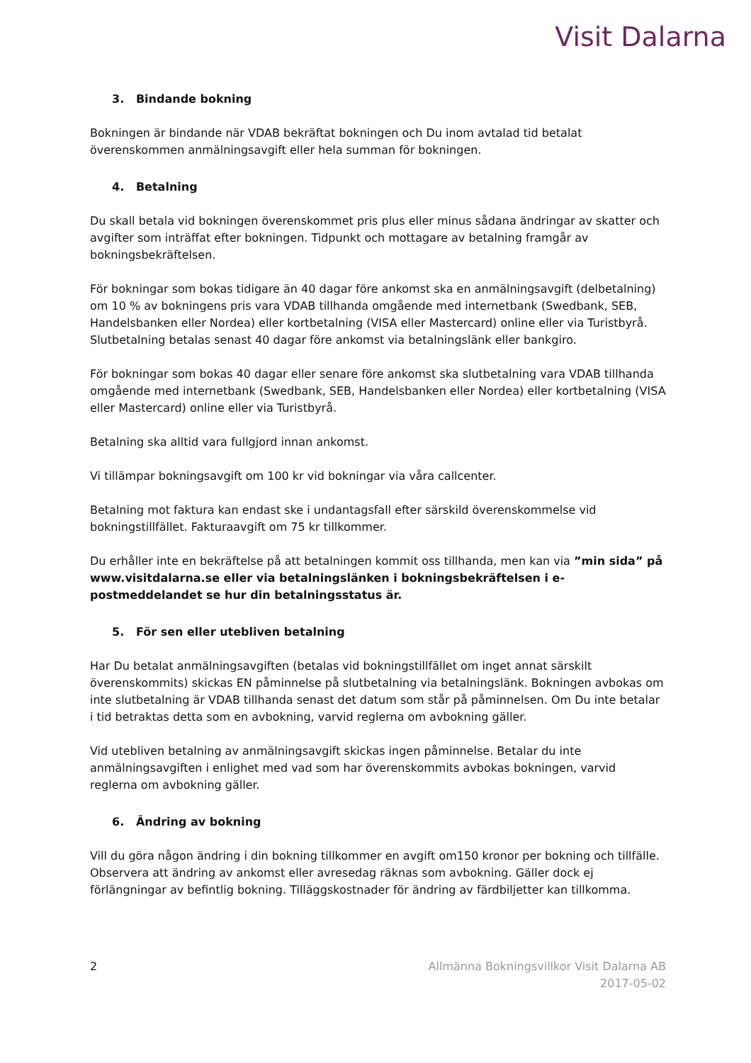Visit Dalarna
3. Bindande bokning
Bokningen är bindande när VDAB bekräftat bokningen och Du inom avtalad tid betalat överenskommen anmälningsavgift eller hela summan för bokningen.
4. Betalning
Du skall betala vid bokningen överenskommet pris plus eller minus sådana ändringar av skatter och avgifter som inträffat efter bokningen. Tidpunkt och mottagare av betalning framgår av bokningsbekräftelsen.
För bokningar som bokas tidigare än 40 dagar före ankomst ska en anmälningsavgift (delbetalning) om 10 % av bokningens pris vara VDAB tillhanda omgående med internetbank (Swedbank, SEB, Handelsbanken eller Nordea) eller kortbetalning (VISA eller Mastercard) online eller via Turistbyrå. Slutbetalning betalas senast 40 dagar före ankomst via betalningslänk eller bankgiro.
För bokningar som bokas 40 dagar eller senare före ankomst ska slutbetalning vara VDAB tillhanda omgående med internetbank (Swedbank, SEB, Handelsbanken eller Nordea) eller kortbetalning (VISA eller Mastercard) online eller via Turistbyrå.
Betalning ska alltid vara fullgjord innan ankomst.
Vi tillämpar bokningsavgift om 100 kr vid bokningar via våra callcenter.
Betalning mot faktura kan endast ske i undantagsfall efter särskild överenskommelse vid bokningstillfället. Fakturaavgift om 75 kr tillkommer.
Du erhåller inte en bekräftelse på att betalningen kommit oss tillhanda, men kan via ”min sida” på www.visitdalarna.se eller via betalningslänken i bokningsbekräftelsen i e-postmeddelandet se hur din betalningsstatus är.
5. För sen eller utebliven betalning
Har Du betalat anmälningsavgiften (betalas vid bokningstillfället om inget annat särskilt överenskommits) skickas EN påminnelse på slutbetalning via betalningslänk. Bokningen avbokas om inte slutbetalning är VDAB tillhanda senast det datum som står på påminnelsen. Om Du inte betalar i tid betraktas detta som en avbokning, varvid reglerna om avbokning gäller.
Vid utebliven betalning av anmälningsavgift skickas ingen påminnelse. Betalar du inte anmälningsavgiften i enlighet med vad som har överenskommits avbokas bokningen, varvid reglerna om avbokning gäller.
6. Ändring av bokning
Vill du göra någon ändring i din bokning tillkommer en avgift om150 kronor per bokning och tillfälle. Observera att ändring av ankomst eller avresedag räknas som avbokning. Gäller dock ej förlängningar av befintlig bokning. Tilläggskostnader för ändring av färdbiljetter kan tillkomma.
2 Allmänna Bokningsvillkor Visit Dalarna AB
2017-05-02